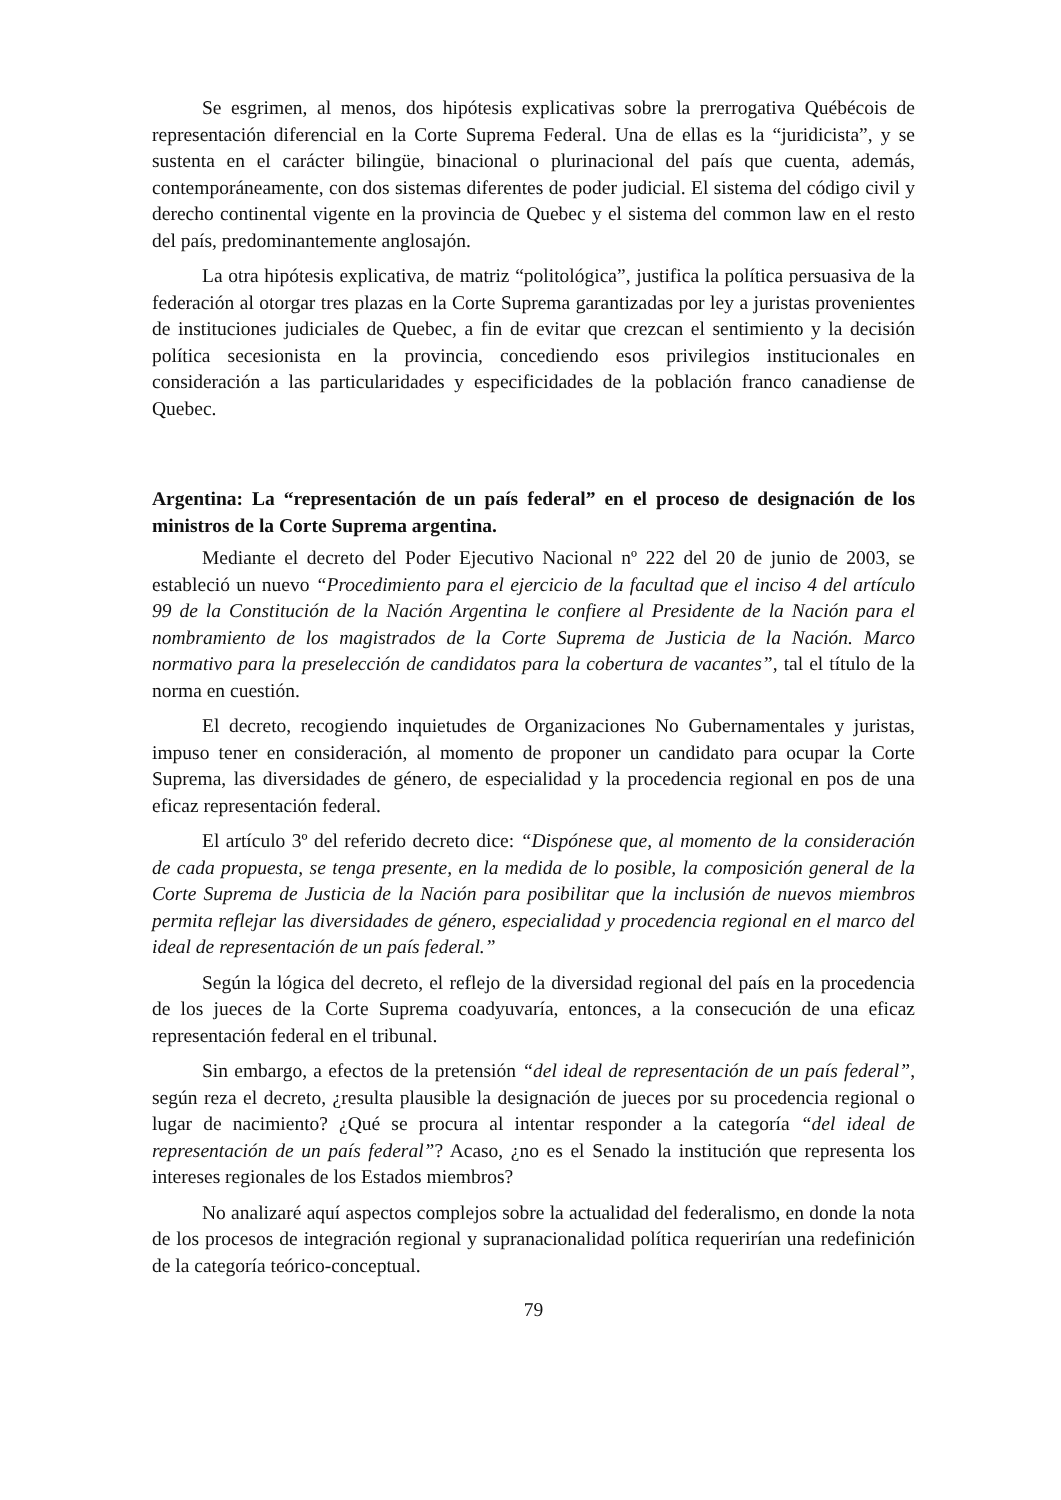Se esgrimen, al menos, dos hipótesis explicativas sobre la prerrogativa Québécois de representación diferencial en la Corte Suprema Federal. Una de ellas es la “juridicista”, y se sustenta en el carácter bilingüe, binacional o plurinacional del país que cuenta, además, contemporáneamente, con dos sistemas diferentes de poder judicial. El sistema del código civil y derecho continental vigente en la provincia de Quebec y el sistema del common law en el resto del país, predominantemente anglosajón.
La otra hipótesis explicativa, de matriz “politológica”, justifica la política persuasiva de la federación al otorgar tres plazas en la Corte Suprema garantizadas por ley a juristas provenientes de instituciones judiciales de Quebec, a fin de evitar que crezcan el sentimiento y la decisión política secesionista en la provincia, concediendo esos privilegios institucionales en consideración a las particularidades y especificidades de la población franco canadiense de Quebec.
Argentina: La “representación de un país federal” en el proceso de designación de los ministros de la Corte Suprema argentina.
Mediante el decreto del Poder Ejecutivo Nacional nº 222 del 20 de junio de 2003, se estableció un nuevo “Procedimiento para el ejercicio de la facultad que el inciso 4 del artículo 99 de la Constitución de la Nación Argentina le confiere al Presidente de la Nación para el nombramiento de los magistrados de la Corte Suprema de Justicia de la Nación. Marco normativo para la preselección de candidatos para la cobertura de vacantes”, tal el título de la norma en cuestión.
El decreto, recogiendo inquietudes de Organizaciones No Gubernamentales y juristas, impuso tener en consideración, al momento de proponer un candidato para ocupar la Corte Suprema, las diversidades de género, de especialidad y la procedencia regional en pos de una eficaz representación federal.
El artículo 3º del referido decreto dice: “Dispónese que, al momento de la consideración de cada propuesta, se tenga presente, en la medida de lo posible, la composición general de la Corte Suprema de Justicia de la Nación para posibilitar que la inclusión de nuevos miembros permita reflejar las diversidades de género, especialidad y procedencia regional en el marco del ideal de representación de un país federal.”
Según la lógica del decreto, el reflejo de la diversidad regional del país en la procedencia de los jueces de la Corte Suprema coadyuvaría, entonces, a la consecución de una eficaz representación federal en el tribunal.
Sin embargo, a efectos de la pretensión “del ideal de representación de un país federal”, según reza el decreto, ¿resulta plausible la designación de jueces por su procedencia regional o lugar de nacimiento? ¿Qué se procura al intentar responder a la categoría “del ideal de representación de un país federal”? Acaso, ¿no es el Senado la institución que representa los intereses regionales de los Estados miembros?
No analizaré aquí aspectos complejos sobre la actualidad del federalismo, en donde la nota de los procesos de integración regional y supranacionalidad política requerirían una redefinición de la categoría teórico-conceptual.
79